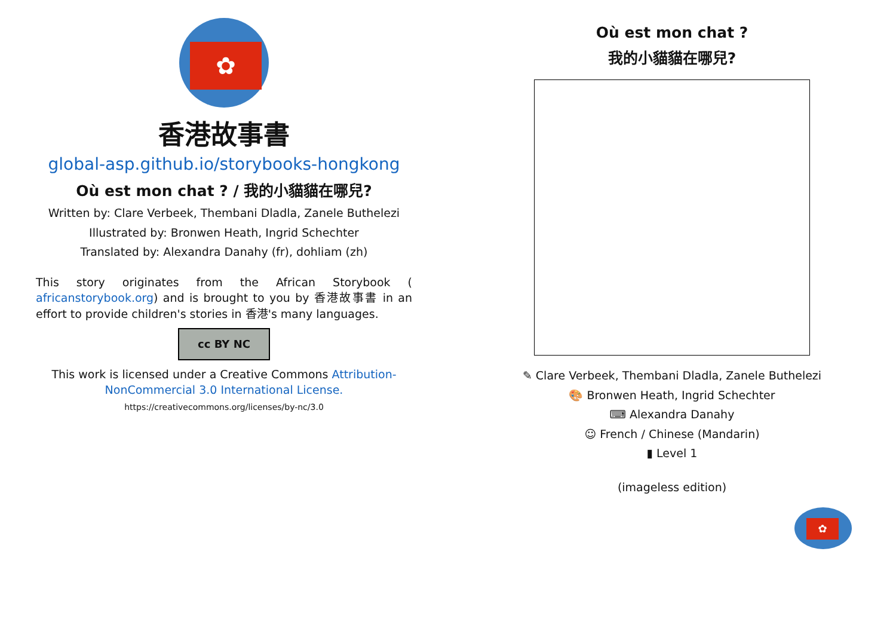✿
香港故事書
global-asp.github.io/storybooks-hongkong
Où est mon chat ? / 我的小貓貓在哪兒?
Written by: Clare Verbeek, Thembani Dladla, Zanele Buthelezi
Illustrated by: Bronwen Heath, Ingrid Schechter
Translated by: Alexandra Danahy (fr), dohliam (zh)
This story originates from the African Storybook ( africanstorybook.org) and is brought to you by 香港故事書 in an effort to provide children's stories in 香港's many languages.
cc BY NC
This work is licensed under a Creative Commons Attribution-NonCommercial 3.0 International License.
https://creativecommons.org/licenses/by-nc/3.0
Où est mon chat ?
我的小貓貓在哪兒?
✎ Clare Verbeek, Thembani Dladla, Zanele Buthelezi
🎨 Bronwen Heath, Ingrid Schechter
⌨ Alexandra Danahy
☺ French / Chinese (Mandarin)
▮ Level 1
(imageless edition)
✿